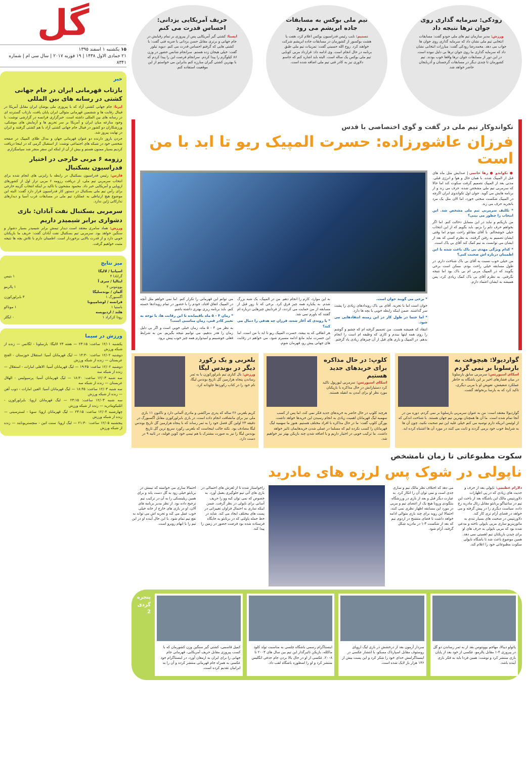رودکی: سرمایه گذاری روی جوان ترها نتیجه داد
ورزش: مدیر سازمان تیم های ملی جودو گفت: مسابقات انتخابی تیم ملی نشان داد که سرمایه گذاری روی جوان ها جواب می دهد. محمدرضا رودکی گفت: مبارزات انتخابی نشان داد که سرمایه گذاری ما روی جوان ترها بی دلیل نبوده است. در این دور از مسابقات جوان ترها واقعا خوب بودند. تیم کشورمان تا چندی دیگر در مسابقات گرجستان و آذربایجان حاضر خواهد شد.
تیم ملی بوکس به مسابقات جاده ابریشم می رود
تسنیم: نایب رئیس فدراسیون بوکس اعلام کرد، هفت یا هشت بوکسور از کشورمان در مسابقات جاده ابریشم شرکت خواهند کرد. روح الله حسینی گفت: تمرینات تیم ملی طبق برنامه در حال انجام است. وی ادامه داد: قرارداد مربی کوبایی تیم ملی بوکس یک ساله است. البته باید اشاره کنم که جاسم دلاوری نیز به کادر فنی تیم ملی اضافه شده است.
حریف آمریکایی یزدانی: احساس قدرت می کنم
ایسنا: کشتی گیر آمریکایی پس از پیروزی بر تمام رقبایش در جام جهانی و برتری مقابل حسن یزدانی با ضربه فنی گفت: با کشتی هایی که گرفتم احساس قدرت می کنم. دیوید تیلور گفت: خیلی هیجان زده هستم. سرانجام شانس حضور در وزن ۸۶ کیلوگرم را پیدا کردم. سرانجام فرصت این را پیدا کردم که با بهترین کشتی گیران مبارزه کنم بنابراین می خواستم از این موقعیت استفاده کنم.
تکواندوکار تیم ملی در گفت و گوی اختصاصی با قدس
فرزان عاشورزاده: حسرت المپیک ریو تا ابد با من است
● تکواندو ● رها حاتمی | صدایش مثل ماه های قبل از المپیک شده. با همان حال و هوا و انرژی قبلی. مدتی بعد از المپیک تصمیم گرفت سکوت کند اما حالا که سرمربی تیم ملی مشخص شده، حرف می زند و از برنامه هایش می گوید. جوان اول تکواندوی ایران اگرچه در المپیک شکست سختی خورد، اما الان مثل یک مرد باتجربه حرف می زند.
* تکلیف سرمربی تیم ملی مشخص شد. این انتخاب را چطور می بینی؟
من بازیکنم و نباید در این مسایل دخالت کنم. اما اگر بخواهم حرف دلم را بزنم، باید بگویم که از این انتخاب خیلی خوشحالم. با آقای مقانلو راحت نبودم اما وقتی ایشان تصمیم به رفتن گرفتند، به نظرم کسی که بعد از ایشان می توانست به تیم کمک کند آقای بی باک است.
* کدام ویژگی مهدی بی باک باعث شده با این اطمینان درباره اش صحبت کنی؟
من خیلی خوب نسبت به آقای بی باک شناخت دارم. در طول مسابقه خیلی راحت بودم. ممکن است برخی بگویند که در المپیک مربی ام بی باک بود اما نتیجه نگرفتی. به نظرم آقای بی باک کمک زیادی کرد، پس همیشه به ایشان اعتماد دارم.
* برخی می گویند جوان است.
جوان است اما با تجربه. آقای بی باک رویدادهای زیادی را پشت سر گذاشته. ضمن اینکه رابطه خوبی با بچه ها دارد.
* اما حتما در طول کار در این زمینه انتقادهایی می شود.
انتقاد که همیشه هست. من تصمیم گرفته ام که چشم و گوشم را روی همه اینها ببندم و کاری که وظیفه ام است را انجام بدهم. در المپیک و بازی های قبل از آن چیزهای زیادی یاد گرفتم.
به این موارد، کارم را انجام دهم. من در المپیک، یک شبه بزرگ شدم. به یکباره همه چیز فرق کرد. برخی که تا روز قبل از مسابقه از من حمایت می کردند، از فردایش چیزهایی درباره ام گفتند که باورم نمی شد.
* با روندی که آغاز شده، فرزان چه هدفی را دنبال می کند؟
هر اتفاقی که به بیفتد، حسرت المپیک ریو تا ابد با من است. اما این حسرت نباید مانع ادامه مسیرم شود. می خواهم در رقابت های جهانی پیش رو، قهرمان شوم.
می توانم این قهرمانی را تکرار کنم. اما نمی خواهم مثل آنچه در المپیک اتفاق افتاد، خودم را با حضور در تمام رویدادها خسته کنم. باید برنامه ریزی بهتری داشته باشم.
* زمان ۴ - ۵ ماه باقیمانده تا این رقابت ها، با توجه به تغییر کادر فنی، زمان مناسبی است؟
به نظر من ۴ - ۵ ماه، زمان خیلی خوبی است و اگر بی دلیل زمان را هدر ندهیم، می توانیم نتیجه بگیریم. من به شرایط فعلی خوشبینم و امیدوارم همه چیز خوب پیش برود.
گواردیولا: هیچوقت به بارسلونا بر نمی گردم
اسکای اسپورتس: سرمربی سابق بارسلونا در میان فشارهای اخیر بر این باشگاه به خاطر عملکرد ضعیفش، تعویض او با مربی دیگری، تاکید کرد که به بارسا برنخواهد گشت.
گواردیولا معتقد است: من به عنوان سرمربی بارسلونا بر نمی گردم. دوره من در آنجا تمام شده است. ما آن ها همچنان بهترین تیم جهان هستند. با شناخت اندکی که از لوئیس انریکه دارم توصیه می کنم خیلی علیه این تیم صحبت نکنید، چون آن ها به شرایط خوب خود برمی گردند و ثابت می کنند در مورد آن ها اشتباه کرده اید.
کلوپ: در حال مذاکره برای خریدهای جدید هستیم
اسکای اسپورتس: سرمربی لیورپول تاکید کرد دستیارانش در حال مذاکره با بازیکنان مورد نظر او برای آمدن به انفیلد هستند.
هرچند کلوپ در حال حاضر به خریدهای جدید فکر نمی کند، اما پس از کسب سهمیه لیگ قهرمانان اهمیت زیادی به انجام رسیدن این خریدها خواهد داشت. یورگن کلوپ گفت: ما در حال مذاکره با افراد مختلف هستیم. هنوز ما سهمیه لیگ قهرمانان را کسب نکرده ایم که مسلما در عملی شدن خریدهایمان تاثیر خواهد داشت. ما ترکیب خوبی در اختیار داریم و با اضافه شدن چند بازیکن بهتر نیز خواهیم شد.
بلعربی و یک رکورد دیگر در بوندس لیگا
ورزش: بال کناری تیم بایرلورکوزن با به ثمر رساندن پنجاه هزارمین گل تاریخ بوندس لیگا، نام خود را در کتاب رکوردها جاودانه کرد.
کریم بلعربی ۲۶ ساله که پدری مراکشی و مادری آلمانی دارد و تاکنون ۱۱ بازی ملی نیز برای مانشافت انجام داده است، در بازی بایرلورکوزن مقابل آگسبورگ در دقیقه ۲۳ اولین گل فصل خود را به ثمر رساند که با پنجاه هزارمین گل تاریخ بوندس لیگا مصادف بود. نکته جالب اینجاست که بلعربی رکورد سریع ترین گل تاریخ بوندس لیگا را نیز به صورت مشترک با هم تیمی خود کوین فولند، در ثانیه ۹ در دست دارد.
سکوت مطبوعاتی تا زمان نامشخص
ناپولی در شوک پس لرزه های مادرید
دلارام عظیمی: ناپولی بعد از حرف و حدیث های زیادی که در پی اظهارات دلاورنتیس مالک این باشگاه بعد از باخت این تیم در سانتیاگو برنابئو مقابل رئال مادرید رخ داده، سیاست دیگری را در پیش گرفته و می خواهد در فضای آرام تری کار کند. دلاورنتیس در صحبت های بسیار تندی به مائوریتزیو ساری مربی ناپولی تاخته و مدعی شده بود که مربی ناپولی به حرف های او برای چیدن بازیکنان تیم اهمیتی نمی دهد. همین موضوع باعث شد تا باشگاه ناپولی سکوت مطبوعاتی خود را اعلام کند.
می دهد که اختلاف نظر مالک تیم و ساری جدی است و نمی توان آن را انکار کرد. به عبارت دیگر قبل و بعد از بازی در ورزشگاه بنتگودی ورونا هیچ یک از اعضای تیم و مربی در مورد این مسابقه اظهار نظری نمی کنند. احتمالا این رویه برای چند بازی متوالی ادامه خواهد داشت تا فضای متشنج در اردوی تیم که بعد از شکست ۳-۱ در مادرید شکل گرفته، آرام شود.
راخواستار شده تا از لغزش های احتمالی در بازی های آتی تیم جلوگیری بعمل آورد. به خصوص که نمی توان کیه وو را حریف آسانی برای ناپولی در نظر گرفت. ضمن اینکه ساری به احتمال فراوان تغییراتی در پست های مختلف ایجاد می کند. شاید در خط حمله پاولتی که در برنابئو به جایگاه فرستاده شده بود فرصت حضور در زمین را پیدا کند.
احتمالا ساری می خواسته که تیمش در برنابئو خیلی زود به گل دست یابد و برای همین زیلینسکی را به آن در ترکیب تیم ترجیح داده بود. از نظر مدیر برنامه های آلان، او در بازی های خارج از خانه خیلی خوب عمل می کند و تجربه اش می تواند به نفع تیم تمام شود. با این حال آینده او در این تیم را با ابهام روبرو است.
پائولو دیبالا، مهاجم یوونتوس بعد از به ثمر رساندن دو گل در پیروزی ۴-۱ مقابل پالرمو، عکسی از خود بعد از پایان بازی منتشر کرد و نوشت: همین فردا باید به فکر بازی آینده باشد.
سردار آزمون بعد از درخشش در بازی لیگ اروپای روستوف مقابل اسپارتاک مسکو، با انتشار عکسی در اینستاگرامش خدای خود را شکر کرد و این پست بیش از ۱۳۶ هزار بار لایک شده است.
اینستاگرام رسمی باشگاه چلسی به مناسبت تولد کلود ماکلله، بازیکن تاثیرگذار این تیم بین سال های ۲۰۰۳ تا ۲۰۰۸، عکسی از او در حال بالا بردن جام حذفی انگلیس منتشر کرد و او را اسطوره باشگاه لقب داد.
کمیل قاسمی، کشتی گیر سنگین وزن کشورمان که با کسب پیروزی مقابل حریف آمریکایی، قهرمانی جام جهانی را برای ایران به ارمغان آورد، در اینستاگرام خود عکسی به همراه جام قهرمانی منتشر کرده و آن را به ایرانیان تقدیم کرده است.
پنجره گردی 2
گل
۱۵ یکشنبه ۱ اسفند ۱۳۹۵
۲۱ جمادی الاول ۱۴۳۸ | ۱۹ فوریه ۲۰۱۷ | سال سی ام | شماره ۸۳۴۱
خبر
بازتاب قهرمانی ایران در جام جهانی کشتی در رسانه های بین المللی
ایرنا: جام جهانی کشتی آزاد که با پیروزی ملی پوشان ایران مقابل آمریکا در فینال رقابت ها و ششمین قهرمانی متوالی ایران پایان یافت، بازتاب گسترده ای در رسانه های بین المللی داشته است. خبرگزاری فرانسه در گزارشی نوشت: با وجود منازعه میان ایران و آمریکا بر سر تحریم ها و آزمایش های موشکی، ورزشکاران دو کشور در فینال جام جهانی کشتی آزاد با هم کشتی گرفتند و ایران در نهایت پیروز شد.
جردن باروز دارنده دو عنوان قهرمانی جهان و مدال طلای المپیک در صفحه شخصی خود در شبکه های اجتماعی نوشت: از استقبال گرمی که در اینجا دریافت کردیم بسیار ممنون هستم و بیش از آن از اینکه این سفر منجر شد سپاسگزارم.
رزومه ۶ مربی خارجی در اختیار فدراسیون بسکتبال
فارس: رئیس فدراسیون بسکتبال در رابطه با رایزنی های انجام شده برای انتخاب سرمربی تیم ملی، از دریافت رزومه ۶ مربی تراز اول از کشورهای اروپایی و آمریکایی خبر داد. محمود مشحون با تاکید بر اینکه انتخاب گزینه خارجی برای رأس تیم ملی بسکتبال در دستور کار فدراسیون قرار دارد گفت: البته این موضوع هیچ ارتباطی به عملکرد تیم ملی در مسابقات غرب آسیا و دیدارهای تدارکاتی ژاپن ندارد.
سرمربی بسکتبال نفت آبادان: بازی دشواری برابر شیمیدر داریم
ورزش: هماد سامری معتقد است دیدار تیمش برابر شیمیدر بسیار دشوار و سنگین خواهد بود. سرمربی تیم بسکتبال نفت آبادان گفت: حریف ما بازیکنان خوبی دارد و از قدرت بالایی برخوردار است. اطمینان دارم با تلاش بچه ها نتیجه مثبت خواهیم گرفت.
میز نتایج
اسپانیا / لالیگا
گرانادا ۴ ۱ بتیس
ایتالیا / سری آ
یوونتوس ۴ ۱ پالرمو
آلمان / بوندسلیگا
آگسبورگ ۱ ۳ بایرلورکوزن
فرانسه / لوشامپیونا
باستیا ۱ ۱ موناکو
هلند / اردیویسه
رودا کرکراد ۱ ۰ ایگلز
ورزش در سیما
یکشنبه ۱۲/۰۱ ساعت: ۲۳:۱۵ — هفته ۲۳ لالیگا: بارسلونا - لگانس — زنده از شبکه ورزش
دوشنبه ۱۲/۰۲ ساعت: ۱۴:۳۰ — لیگ قهرمانان آسیا: استقلال خوزستان - الفتح عربستان — زنده از شبکه ورزش
دوشنبه ۱۲/۰۲ ساعت: ۱۹:۴۵ — لیگ قهرمانان آسیا: الاهلی امارات - استقلال — زنده از شبکه سه
سه شنبه ۱۲/۰۳ ساعت: ۱۸:۳۰ — لیگ قهرمانان آسیا: پرسپولیس - الهلال عربستان — زنده از شبکه سه
سه شنبه ۱۲/۰۳ ساعت: ۱۸:۴۵ — لیگ قهرمانان آسیا: العین امارات - ذوب آهن — زنده از شبکه ورزش
سه شنبه ۱۲/۰۳ ساعت: ۲۳:۱۵ — لیگ قهرمانان اروپا: بایرلورکوزن - اتلتیکومادرید — زنده از شبکه ورزش
چهارشنبه ۱۲/۰۴ ساعت: ۲۳:۱۵ — لیگ قهرمانان اروپا: سویا - لسترسیتی — زنده از شبکه ورزش
پنجشنبه ۱۲/۰۵ ساعت: ۲۱:۳۰ — لیگ اروپا: سنت اتین - منچستریونایتد — زنده از شبکه ورزش